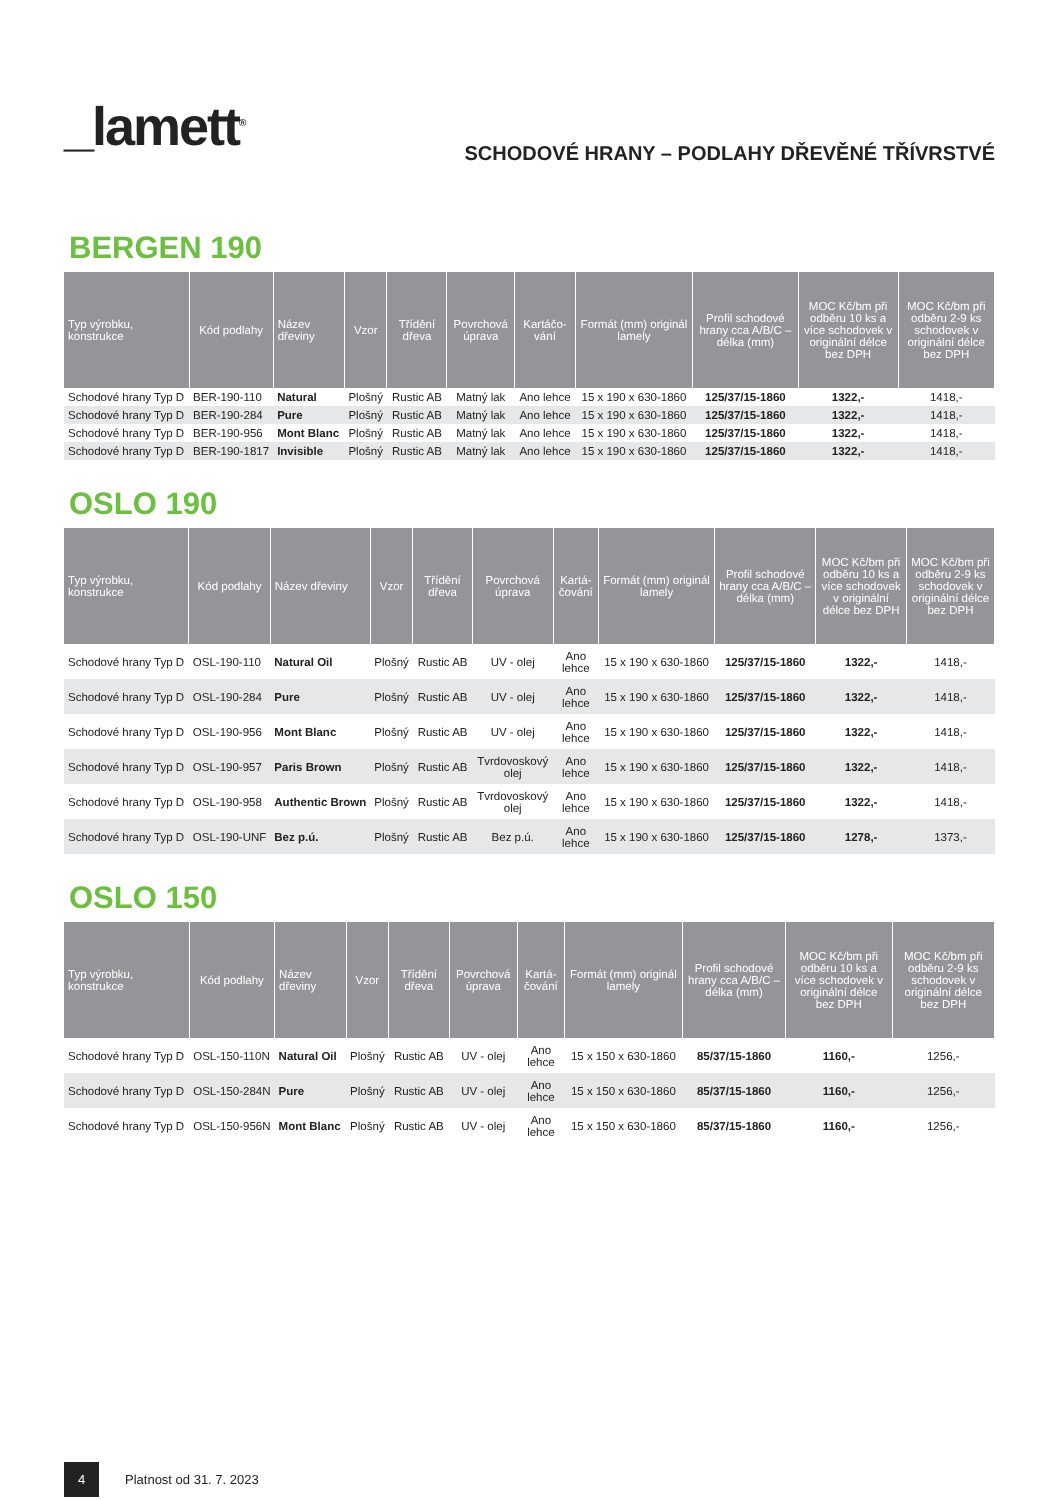_lamett<sup>®</sup>
SCHODOVÉ HRANY – PODLAHY DŘEVĚNÉ TŘÍVRSTVÉ
BERGEN 190
| Typ výrobku, konstrukce | Kód podlahy | Název dřeviny | Vzor | Třídění dřeva | Povrchová úprava | Kartáčo-vání | Formát (mm) originál lamely | Profil schodové hrany cca A/B/C – délka (mm) | MOC Kč/bm při odběru 10 ks a více schodovek v originální délce bez DPH | MOC Kč/bm při odběru 2-9 ks schodovek v originální délce bez DPH |
| --- | --- | --- | --- | --- | --- | --- | --- | --- | --- | --- |
| Schodové hrany Typ D | BER-190-110 | Natural | Plošný | Rustic AB | Matný lak | Ano lehce | 15 x 190 x 630-1860 | 125/37/15-1860 | 1322,- | 1418,- |
| Schodové hrany Typ D | BER-190-284 | Pure | Plošný | Rustic AB | Matný lak | Ano lehce | 15 x 190 x 630-1860 | 125/37/15-1860 | 1322,- | 1418,- |
| Schodové hrany Typ D | BER-190-956 | Mont Blanc | Plošný | Rustic AB | Matný lak | Ano lehce | 15 x 190 x 630-1860 | 125/37/15-1860 | 1322,- | 1418,- |
| Schodové hrany Typ D | BER-190-1817 | Invisible | Plošný | Rustic AB | Matný lak | Ano lehce | 15 x 190 x 630-1860 | 125/37/15-1860 | 1322,- | 1418,- |
OSLO 190
| Typ výrobku, konstrukce | Kód podlahy | Název dřeviny | Vzor | Třídění dřeva | Povrchová úprava | Kartá-čování | Formát (mm) originál lamely | Profil schodové hrany cca A/B/C – délka (mm) | MOC Kč/bm při odběru 10 ks a více schodovek v originální délce bez DPH | MOC Kč/bm při odběru 2-9 ks schodovek v originální délce bez DPH |
| --- | --- | --- | --- | --- | --- | --- | --- | --- | --- | --- |
| Schodové hrany Typ D | OSL-190-110 | Natural Oil | Plošný | Rustic AB | UV - olej | Ano lehce | 15 x 190 x 630-1860 | 125/37/15-1860 | 1322,- | 1418,- |
| Schodové hrany Typ D | OSL-190-284 | Pure | Plošný | Rustic AB | UV - olej | Ano lehce | 15 x 190 x 630-1860 | 125/37/15-1860 | 1322,- | 1418,- |
| Schodové hrany Typ D | OSL-190-956 | Mont Blanc | Plošný | Rustic AB | UV - olej | Ano lehce | 15 x 190 x 630-1860 | 125/37/15-1860 | 1322,- | 1418,- |
| Schodové hrany Typ D | OSL-190-957 | Paris Brown | Plošný | Rustic AB | Tvrdovoskový olej | Ano lehce | 15 x 190 x 630-1860 | 125/37/15-1860 | 1322,- | 1418,- |
| Schodové hrany Typ D | OSL-190-958 | Authentic Brown | Plošný | Rustic AB | Tvrdovoskový olej | Ano lehce | 15 x 190 x 630-1860 | 125/37/15-1860 | 1322,- | 1418,- |
| Schodové hrany Typ D | OSL-190-UNF | Bez p.ú. | Plošný | Rustic AB | Bez p.ú. | Ano lehce | 15 x 190 x 630-1860 | 125/37/15-1860 | 1278,- | 1373,- |
OSLO 150
| Typ výrobku, konstrukce | Kód podlahy | Název dřeviny | Vzor | Třídění dřeva | Povrchová úprava | Kartá-čování | Formát (mm) originál lamely | Profil schodové hrany cca A/B/C – délka (mm) | MOC Kč/bm při odběru 10 ks a více schodovek v originální délce bez DPH | MOC Kč/bm při odběru 2-9 ks schodovek v originální délce bez DPH |
| --- | --- | --- | --- | --- | --- | --- | --- | --- | --- | --- |
| Schodové hrany Typ D | OSL-150-110N | Natural Oil | Plošný | Rustic AB | UV - olej | Ano lehce | 15 x 150 x 630-1860 | 85/37/15-1860 | 1160,- | 1256,- |
| Schodové hrany Typ D | OSL-150-284N | Pure | Plošný | Rustic AB | UV - olej | Ano lehce | 15 x 150 x 630-1860 | 85/37/15-1860 | 1160,- | 1256,- |
| Schodové hrany Typ D | OSL-150-956N | Mont Blanc | Plošný | Rustic AB | UV - olej | Ano lehce | 15 x 150 x 630-1860 | 85/37/15-1860 | 1160,- | 1256,- |
4
Platnost od 31. 7. 2023